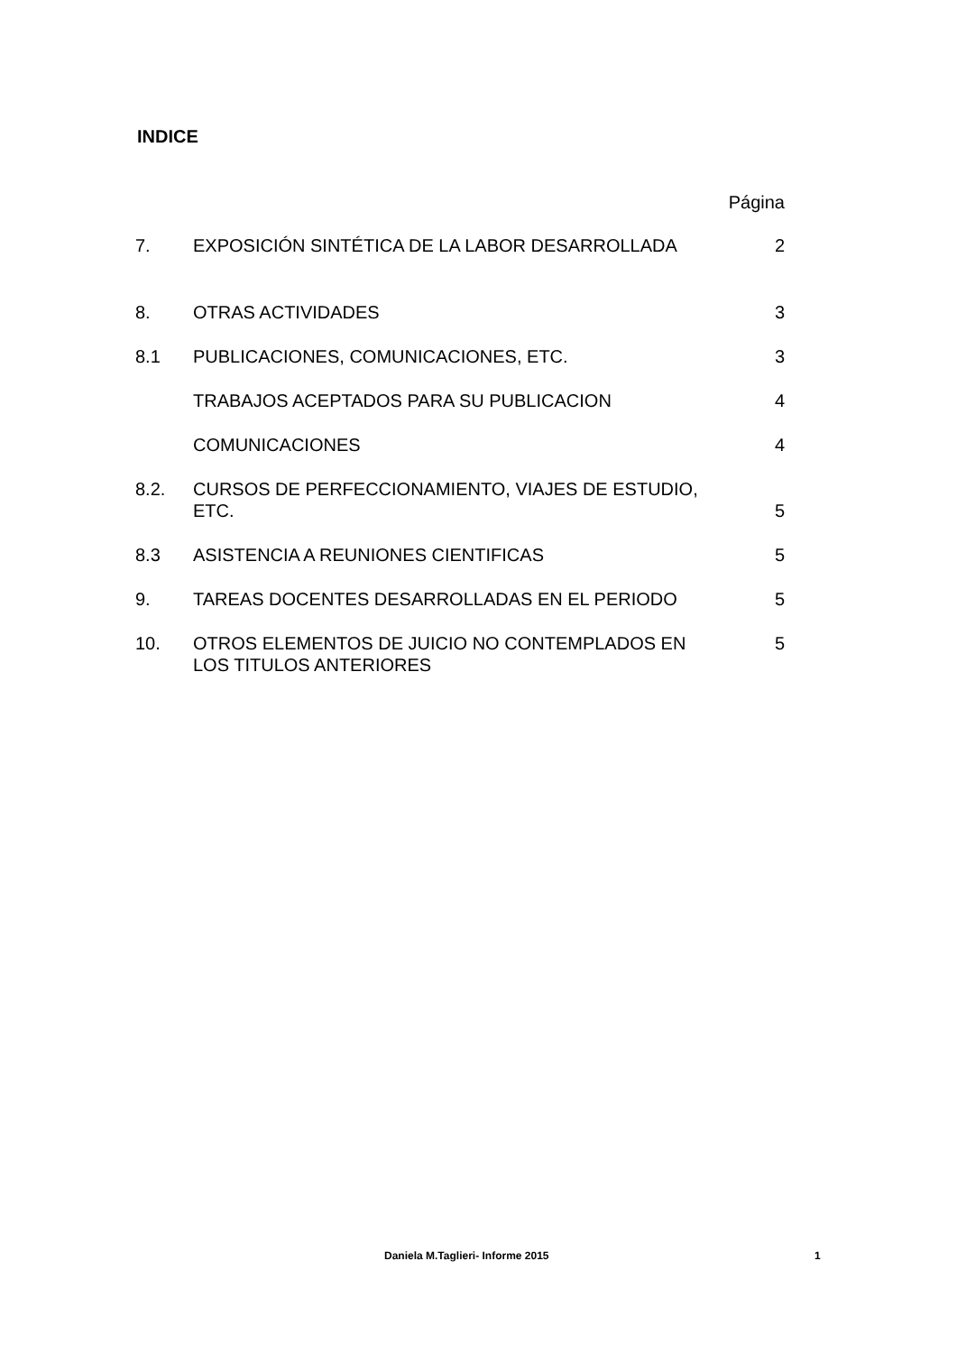INDICE
| | | Página |
| 7. | EXPOSICIÓN SINTÉTICA DE LA LABOR DESARROLLADA | 2 |
| 8. | OTRAS ACTIVIDADES | 3 |
| 8.1 | PUBLICACIONES, COMUNICACIONES, ETC. | 3 |
| | TRABAJOS ACEPTADOS PARA SU PUBLICACION | 4 |
| | COMUNICACIONES | 4 |
| 8.2. | CURSOS DE PERFECCIONAMIENTO, VIAJES DE ESTUDIO, ETC. | 5 |
| 8.3 | ASISTENCIA A REUNIONES CIENTIFICAS | 5 |
| 9. | TAREAS DOCENTES DESARROLLADAS EN EL PERIODO | 5 |
| 10. | OTROS ELEMENTOS DE JUICIO NO CONTEMPLADOS EN LOS TITULOS ANTERIORES | 5 |
Daniela M.Taglieri- Informe 2015 1